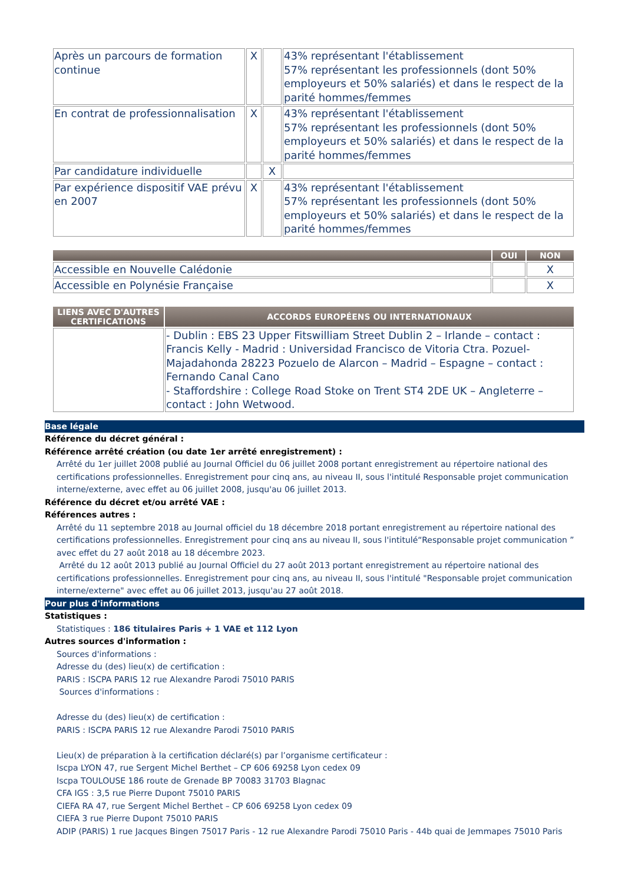| Après un parcours de formation continue | X | | 43% représentant l'établissement 57% représentant les professionnels (dont 50% employeurs et 50% salariés) et dans le respect de la parité hommes/femmes |
| En contrat de professionnalisation | X | | 43% représentant l'établissement 57% représentant les professionnels (dont 50% employeurs et 50% salariés) et dans le respect de la parité hommes/femmes |
| Par candidature individuelle | | X | |
| Par expérience dispositif VAE prévu en 2007 | X | | 43% représentant l'établissement 57% représentant les professionnels (dont 50% employeurs et 50% salariés) et dans le respect de la parité hommes/femmes |
| | OUI | NON |
| --- | --- | --- |
| Accessible en Nouvelle Calédonie | | X |
| Accessible en Polynésie Française | | X |
| LIENS AVEC D'AUTRES CERTIFICATIONS | ACCORDS EUROPÉENS OU INTERNATIONAUX |
| --- | --- |
| | - Dublin : EBS 23 Upper Fitswilliam Street Dublin 2 – Irlande – contact : Francis Kelly - Madrid : Universidad Francisco de Vitoria Ctra. Pozuel-Majadahonda 28223 Pozuelo de Alarcon – Madrid – Espagne – contact : Fernando Canal Cano - Staffordshire : College Road Stoke on Trent ST4 2DE UK – Angleterre – contact : John Wetwood. |
Base légale
Référence du décret général :
Référence arrêté création (ou date 1er arrêté enregistrement) :
Arrêté du 1er juillet 2008 publié au Journal Officiel du 06 juillet 2008 portant enregistrement au répertoire national des certifications professionnelles. Enregistrement pour cinq ans, au niveau II, sous l'intitulé Responsable projet communication interne/externe, avec effet au 06 juillet 2008, jusqu'au 06 juillet 2013.
Référence du décret et/ou arrêté VAE :
Références autres :
Arrêté du 11 septembre 2018 au Journal officiel du 18 décembre 2018 portant enregistrement au répertoire national des certifications professionnelles. Enregistrement pour cinq ans au niveau II, sous l'intitulé“Responsable projet communication ” avec effet du 27 août 2018 au 18 décembre 2023.
Arrêté du 12 août 2013 publié au Journal Officiel du 27 août 2013 portant enregistrement au répertoire national des certifications professionnelles. Enregistrement pour cinq ans, au niveau II, sous l'intitulé "Responsable projet communication interne/externe" avec effet au 06 juillet 2013, jusqu'au 27 août 2018.
Pour plus d'informations
Statistiques :
Statistiques : 186 titulaires Paris + 1 VAE et 112 Lyon
Autres sources d'information :
Sources d'informations :
Adresse du (des) lieu(x) de certification :
PARIS : ISCPA PARIS 12 rue Alexandre Parodi 75010 PARIS
Sources d'informations :
Adresse du (des) lieu(x) de certification :
PARIS : ISCPA PARIS 12 rue Alexandre Parodi 75010 PARIS
Lieu(x) de préparation à la certification déclaré(s) par l’organisme certificateur :
Iscpa LYON 47, rue Sergent Michel Berthet – CP 606 69258 Lyon cedex 09
Iscpa TOULOUSE 186 route de Grenade BP 70083 31703 Blagnac
CFA IGS : 3,5 rue Pierre Dupont 75010 PARIS
CIEFA RA 47, rue Sergent Michel Berthet – CP 606 69258 Lyon cedex 09
CIEFA 3 rue Pierre Dupont 75010 PARIS
ADIP (PARIS) 1 rue Jacques Bingen 75017 Paris - 12 rue Alexandre Parodi 75010 Paris - 44b quai de Jemmapes 75010 Paris